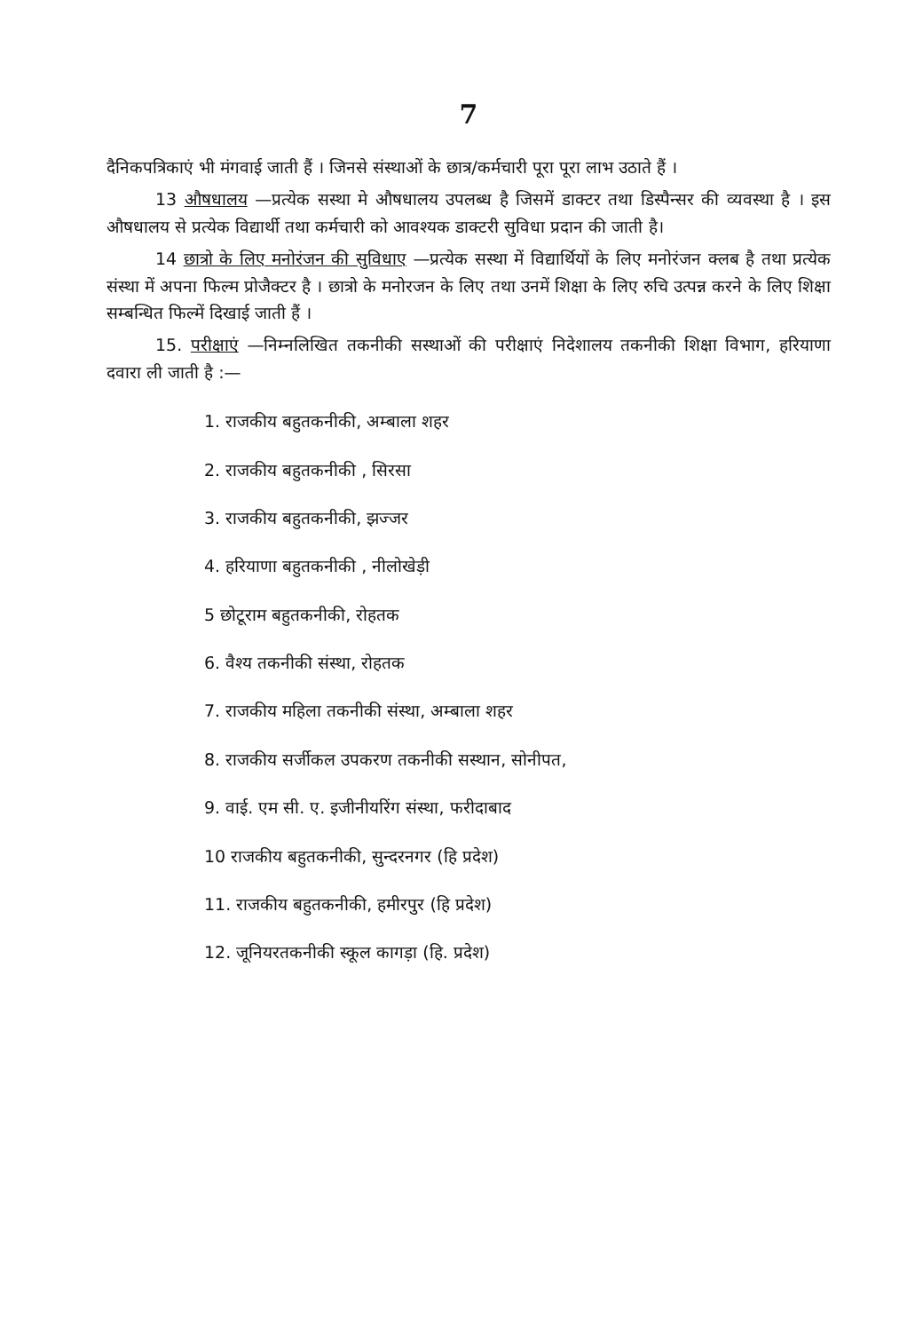7
दैनिकपत्रिकाएं भी मंगवाई जाती हैं । जिनसे संस्थाओं के छात्र/कर्मचारी पूरा पूरा लाभ उठाते हैं ।
13 औषधालय —प्रत्येक सस्था मे औषधालय उपलब्ध है जिसमें डाक्टर तथा डिस्पैन्सर की व्यवस्था है । इस औषधालय से प्रत्येक विद्यार्थी तथा कर्मचारी को आवश्यक डाक्टरी सुविधा प्रदान की जाती है।
14 छात्रो के लिए मनोरंजन की सुविधाए —प्रत्येक सस्था में विद्यार्थियों के लिए मनोरंजन क्लब है तथा प्रत्येक संस्था में अपना फिल्म प्रोजैक्टर है । छात्रो के मनोरजन के लिए तथा उनमें शिक्षा के लिए रुचि उत्पन्न करने के लिए शिक्षा सम्बन्धित फिल्में दिखाई जाती हैं ।
15. परीक्षाएं —निम्नलिखित तकनीकी सस्थाओं की परीक्षाएं निदेशालय तकनीकी शिक्षा विभाग, हरियाणा दवारा ली जाती है :—
1. राजकीय बहुतकनीकी, अम्बाला शहर
2. राजकीय बहुतकनीकी , सिरसा
3. राजकीय बहुतकनीकी, झज्जर
4. हरियाणा बहुतकनीकी , नीलोखेड़ी
5 छोटूराम बहुतकनीकी, रोहतक
6. वैश्य तकनीकी संस्था, रोहतक
7. राजकीय महिला तकनीकी संस्था, अम्बाला शहर
8. राजकीय सर्जीकल उपकरण तकनीकी सस्थान, सोनीपत,
9. वाई. एम सी. ए. इजीनीयरिंग संस्था, फरीदाबाद
10 राजकीय बहुतकनीकी, सुन्दरनगर (हि प्रदेश)
11. राजकीय बहुतकनीकी, हमीरपुर (हि प्रदेश)
12. जूनियरतकनीकी स्कूल कागड़ा (हि. प्रदेश)